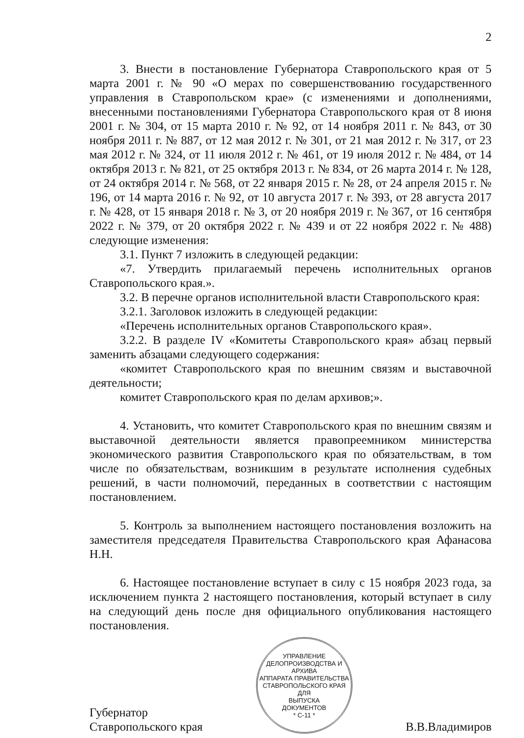2
3. Внести в постановление Губернатора Ставропольского края от 5 марта 2001 г. № 90 «О мерах по совершенствованию государственного управления в Ставропольском крае» (с изменениями и дополнениями, внесенными постановлениями Губернатора Ставропольского края от 8 июня 2001 г. № 304, от 15 марта 2010 г. № 92, от 14 ноября 2011 г. № 843, от 30 ноября 2011 г. № 887, от 12 мая 2012 г. № 301, от 21 мая 2012 г. № 317, от 23 мая 2012 г. № 324, от 11 июля 2012 г. № 461, от 19 июля 2012 г. № 484, от 14 октября 2013 г. № 821, от 25 октября 2013 г. № 834, от 26 марта 2014 г. № 128, от 24 октября 2014 г. № 568, от 22 января 2015 г. № 28, от 24 апреля 2015 г. № 196, от 14 марта 2016 г. № 92, от 10 августа 2017 г. № 393, от 28 августа 2017 г. № 428, от 15 января 2018 г. № 3, от 20 ноября 2019 г. № 367, от 16 сентября 2022 г. № 379, от 20 октября 2022 г. № 439 и от 22 ноября 2022 г. № 488) следующие изменения:
3.1. Пункт 7 изложить в следующей редакции:
«7. Утвердить прилагаемый перечень исполнительных органов Ставропольского края.».
3.2. В перечне органов исполнительной власти Ставропольского края:
3.2.1. Заголовок изложить в следующей редакции:
«Перечень исполнительных органов Ставропольского края».
3.2.2. В разделе IV «Комитеты Ставропольского края» абзац первый заменить абзацами следующего содержания:
«комитет Ставропольского края по внешним связям и выставочной деятельности;
комитет Ставропольского края по делам архивов;».
4. Установить, что комитет Ставропольского края по внешним связям и выставочной деятельности является правопреемником министерства экономического развития Ставропольского края по обязательствам, в том числе по обязательствам, возникшим в результате исполнения судебных решений, в части полномочий, переданных в соответствии с настоящим постановлением.
5. Контроль за выполнением настоящего постановления возложить на заместителя председателя Правительства Ставропольского края Афанасова Н.Н.
6. Настоящее постановление вступает в силу с 15 ноября 2023 года, за исключением пункта 2 настоящего постановления, который вступает в силу на следующий день после дня официального опубликования настоящего постановления.
Губернатор
Ставропольского края
УПРАВЛЕНИЕ ДЕЛОПРОИЗВОДСТВА И АРХИВА
АППАРАТА ПРАВИТЕЛЬСТВА СТАВРОПОЛЬСКОГО КРАЯ
ДЛЯ
ВЫПУСКА
ДОКУМЕНТОВ
* С-11 *
В.В.Владимиров